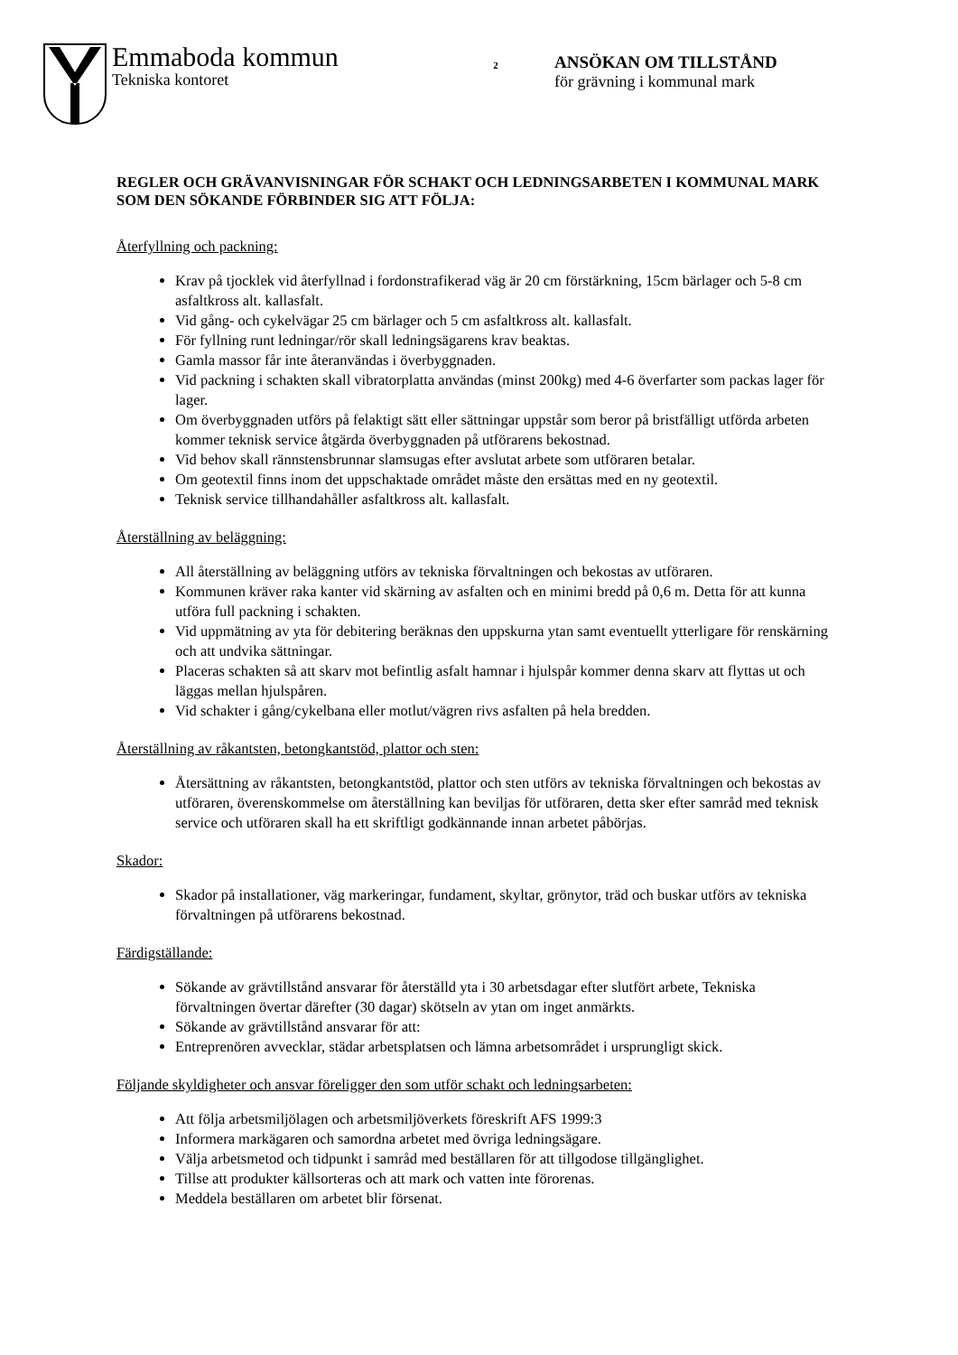Emmaboda kommun
Tekniska kontoret
2
ANSÖKAN OM TILLSTÅND
för grävning i kommunal mark
REGLER OCH GRÄVANVISNINGAR FÖR SCHAKT OCH LEDNINGSARBETEN I KOMMUNAL MARK SOM DEN SÖKANDE FÖRBINDER SIG ATT FÖLJA:
Återfyllning och packning:
Krav på tjocklek vid återfyllnad i fordonstrafikerad väg är 20 cm förstärkning, 15cm bärlager och 5-8 cm asfaltkross alt. kallasfalt.
Vid gång- och cykelvägar 25 cm bärlager och 5 cm asfaltkross alt. kallasfalt.
För fyllning runt ledningar/rör skall ledningsägarens krav beaktas.
Gamla massor får inte återanvändas i överbyggnaden.
Vid packning i schakten skall vibratorplatta användas (minst 200kg) med 4-6 överfarter som packas lager för lager.
Om överbyggnaden utförs på felaktigt sätt eller sättningar uppstår som beror på bristfälligt utförda arbeten kommer teknisk service åtgärda överbyggnaden på utförarens bekostnad.
Vid behov skall rännstensbrunnar slamsugas efter avslutat arbete som utföraren betalar.
Om geotextil finns inom det uppschaktade området måste den ersättas med en ny geotextil.
Teknisk service tillhandahåller asfaltkross alt. kallasfalt.
Återställning av beläggning:
All återställning av beläggning utförs av tekniska förvaltningen och bekostas av utföraren.
Kommunen kräver raka kanter vid skärning av asfalten och en minimi bredd på 0,6 m. Detta för att kunna utföra full packning i schakten.
Vid uppmätning av yta för debitering beräknas den uppskurna ytan samt eventuellt ytterligare för renskärning och att undvika sättningar.
Placeras schakten så att skarv mot befintlig asfalt hamnar i hjulspår kommer denna skarv att flyttas ut och läggas mellan hjulspåren.
Vid schakter i gång/cykelbana eller motlut/vägren rivs asfalten på hela bredden.
Återställning av råkantsten, betongkantstöd, plattor och sten:
Återsättning av råkantsten, betongkantstöd, plattor och sten utförs av tekniska förvaltningen och bekostas av utföraren, överenskommelse om återställning kan beviljas för utföraren, detta sker efter samråd med teknisk service och utföraren skall ha ett skriftligt godkännande innan arbetet påbörjas.
Skador:
Skador på installationer, väg markeringar, fundament, skyltar, grönytor, träd och buskar utförs av tekniska förvaltningen på utförarens bekostnad.
Färdigställande:
Sökande av grävtillstånd ansvarar för återställd yta i 30 arbetsdagar efter slutfört arbete, Tekniska förvaltningen övertar därefter (30 dagar) skötseln av ytan om inget anmärkts.
Sökande av grävtillstånd ansvarar för att:
Entreprenören avvecklar, städar arbetsplatsen och lämna arbetsområdet i ursprungligt skick.
Följande skyldigheter och ansvar föreligger den som utför schakt och ledningsarbeten:
Att följa arbetsmiljölagen och arbetsmiljöverkets föreskrift AFS 1999:3
Informera markägaren och samordna arbetet med övriga ledningsägare.
Välja arbetsmetod och tidpunkt i samråd med beställaren för att tillgodose tillgänglighet.
Tillse att produkter källsorteras och att mark och vatten inte förorenas.
Meddela beställaren om arbetet blir försenat.